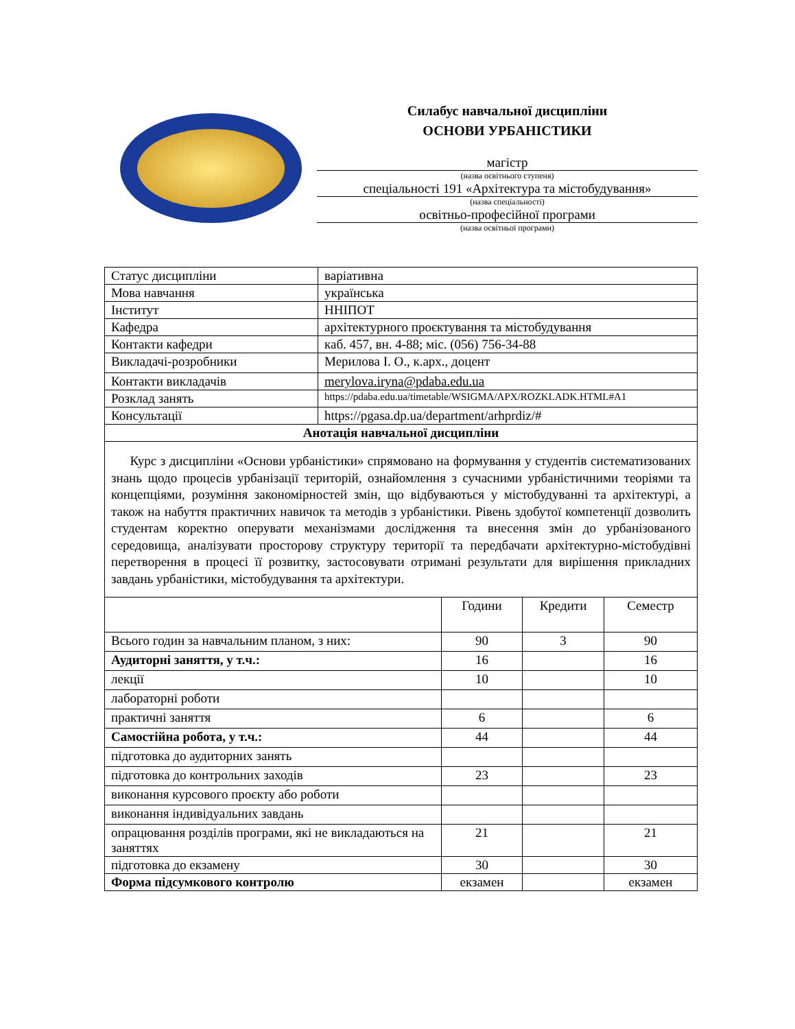Силабус навчальної дисципліни
ОСНОВИ УРБАНІСТИКИ
магістр
(назва освітнього ступеня)
спеціальності 191 «Архітектура та містобудування»
(назва спеціальності)
освітньо-професійної програми
(назва освітньої програми)
| Статус дисципліни | варіативна |
| Мова навчання | українська |
| Інститут | ННІПОТ |
| Кафедра | архітектурного проєктування та містобудування |
| Контакти кафедри | каб. 457, вн. 4-88; міс. (056) 756-34-88 |
| Викладачі-розробники | Мерилова І. О., к.арх., доцент |
| Контакти викладачів | merylova.iryna@pdaba.edu.ua |
| Розклад занять | https://pdaba.edu.ua/timetable/WSIGMA/APX/ROZKLADK.HTML#A1 |
| Консультації | https://pgasa.dp.ua/department/arhprdiz/# |
| Анотація навчальної дисципліни | |
| Курс з дисципліни «Основи урбаністики» спрямовано на формування у студентів систематизованих знань щодо процесів урбанізації територій, ознайомлення з сучасними урбаністичними теоріями та концепціями, розуміння закономірностей змін, що відбуваються у містобудуванні та архітектурі, а також на набуття практичних навичок та методів з урбаністики. Рівень здобутої компетенції дозволить студентам коректно оперувати механізмами дослідження та внесення змін до урбанізованого середовища, аналізувати просторову структуру території та передбачати архітектурно-містобудівні перетворення в процесі її розвитку, застосовувати отримані результати для вирішення прикладних завдань урбаністики, містобудування та архітектури. | |
| | Години | Кредити | Семестр |
| Всього годин за навчальним планом, з них: | 90 | 3 | 90 |
| Аудиторні заняття, у т.ч.: | 16 | | 16 |
| лекції | 10 | | 10 |
| лабораторні роботи | | | |
| практичні заняття | 6 | | 6 |
| Самостійна робота, у т.ч.: | 44 | | 44 |
| підготовка до аудиторних занять | | | |
| підготовка до контрольних заходів | 23 | | 23 |
| виконання курсового проєкту або роботи | | | |
| виконання індивідуальних завдань | | | |
| опрацювання розділів програми, які не викладаються на заняттях | 21 | | 21 |
| підготовка до екзамену | 30 | | 30 |
| Форма підсумкового контролю | екзамен | | екзамен |